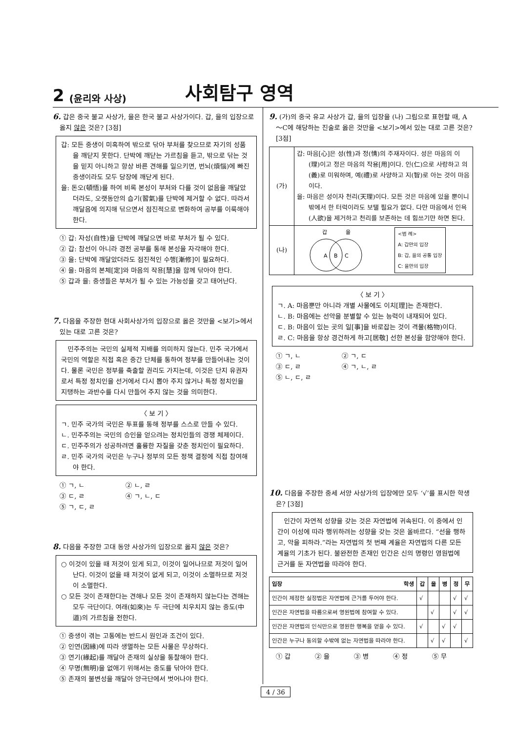2 (윤리와 사상) 사회탐구 영역
6. 갑은 중국 불교 사상가, 을은 한국 불교 사상가이다. 갑, 을의 입장으로 옳지 않은 것은? [3점]
갑: 모든 중생이 미혹하여 밖으로 닦아 부처를 찾으므로 자기의 성품을 깨닫지 못한다. 단박에 깨닫는 가르침을 듣고, 밖으로 닦는 것을 믿지 아니하고 항상 바른 견해를 일으키면, 번뇌(煩惱)에 빠진 중생이라도 모두 당장에 깨닫게 된다.
을: 돈오(頓悟)를 하여 비록 본성이 부처와 다를 것이 없음을 깨달았더라도, 오랫동안의 습기(習氣)를 단박에 제거할 수 없다. 따라서 깨달음에 의지해 닦으면서 점진적으로 변화하여 공부를 이룩해야 한다.
① 갑: 자성(自性)을 단박에 깨달으면 바로 부처가 될 수 있다.
② 갑: 참선이 아니라 경전 공부를 통해 본성을 자각해야 한다.
③ 을: 단박에 깨달았더라도 점진적인 수행[漸修]이 필요하다.
④ 을: 마음의 본체[定]와 마음의 작용[慧]을 함께 닦아야 한다.
⑤ 갑과 을: 중생들은 부처가 될 수 있는 가능성을 갖고 태어난다.
7. 다음을 주장한 현대 사회사상가의 입장으로 옳은 것만을 <보기>에서 있는 대로 고른 것은?
　민주주의는 국민의 실제적 지배를 의미하지 않는다. 민주 국가에서 국민의 역할은 직접 혹은 중간 단체를 통하여 정부를 만들어내는 것이다. 물론 국민은 정부를 축출할 권리도 가지는데, 이것은 단지 유권자로서 특정 정치인을 선거에서 다시 뽑아 주지 않거나 특정 정치인을 지탱하는 과반수를 다시 만들어 주지 않는 것을 의미한다.
〈 보 기 〉
ㄱ. 민주 국가의 국민은 투표를 통해 정부를 스스로 만들 수 있다.
ㄴ. 민주주의는 국민의 승인을 얻으려는 정치인들의 경쟁 체제이다.
ㄷ. 민주주의가 성공하려면 훌륭한 자질을 갖춘 정치인이 필요하다.
ㄹ. 민주 국가의 국민은 누구나 정부의 모든 정책 결정에 직접 참여해야 한다.
① ㄱ, ㄴ ② ㄴ, ㄹ ③ ㄷ, ㄹ ④ ㄱ, ㄴ, ㄷ ⑤ ㄱ, ㄷ, ㄹ
8. 다음을 주장한 고대 동양 사상가의 입장으로 옳지 않은 것은?
○ 이것이 있을 때 저것이 있게 되고, 이것이 일어나므로 저것이 일어난다. 이것이 없을 때 저것이 없게 되고, 이것이 소멸하므로 저것이 소멸한다.
○ 모든 것이 존재한다는 견해나 모든 것이 존재하지 않는다는 견해는 모두 극단이다. 여래(如來)는 두 극단에 치우치지 않는 중도(中道)의 가르침을 전한다.
① 중생이 겪는 고통에는 반드시 원인과 조건이 있다.
② 인연(因緣)에 따라 생멸하는 모든 사물은 무상하다.
③ 연기(緣起)를 깨달아 존재의 실상을 통찰해야 한다.
④ 무명(無明)을 없애기 위해서는 중도를 닦아야 한다.
⑤ 존재의 불변성을 깨달아 양극단에서 벗어나야 한다.
9. (가)의 중국 유교 사상가 갑, 을의 입장을 (나) 그림으로 표현할 때, A～C에 해당하는 진술로 옳은 것만을 <보기>에서 있는 대로 고른 것은? [3점]
| (가) | 갑: 마음[心]은 성(性)과 정(情)의 주재자이다. 성은 마음의 이(理)이고 정은 마음의 작용[用]이다. 인(仁)으로 사랑하고 의(義)로 미워하며, 예(禮)로 사양하고 지(智)로 아는 것이 마음이다. 을: 마음은 성이자 천리(天理)이다. 모든 것은 마음에 있을 뿐이니 밖에서 한 터럭이라도 보탤 필요가 없다. 다만 마음에서 인욕(人欲)을 제거하고 천리를 보존하는 데 힘쓰기만 하면 된다. |
| (나) | 갑 을 A B C <범 례> A: 갑만의 입장 B: 갑, 을의 공통 입장 C: 을만의 입장 |
〈 보 기 〉
ㄱ. A: 마음뿐만 아니라 개별 사물에도 이치[理]는 존재한다.
ㄴ. B: 마음에는 선악을 분별할 수 있는 능력이 내재되어 있다.
ㄷ. B: 마음이 있는 곳의 일[事]을 바로잡는 것이 격물(格物)이다.
ㄹ. C: 마음을 항상 경건하게 하고[居敬] 선한 본성을 함양해야 한다.
① ㄱ, ㄴ ② ㄱ, ㄷ ③ ㄷ, ㄹ ④ ㄱ, ㄴ, ㄹ ⑤ ㄴ, ㄷ, ㄹ
10. 다음을 주장한 중세 서양 사상가의 입장에만 모두 ‘√’를 표시한 학생은? [3점]
　인간이 자연적 성향을 갖는 것은 자연법에 귀속된다. 이 중에서 인간이 이성에 따라 행위하려는 성향을 갖는 것은 올바르다. “선을 행하고, 악을 피하라.”라는 자연법의 첫 번째 계율은 자연법의 다른 모든 계율의 기초가 된다. 불완전한 존재인 인간은 신의 명령인 영원법에 근거를 둔 자연법을 따라야 한다.
| 입장 학생 | 갑 | 을 | 병 | 정 | 무 |
| --- | --- | --- | --- | --- | --- |
| 인간이 제정한 실정법은 자연법에 근거를 두어야 한다. | √ | | | √ | √ |
| 인간은 자연법을 따름으로써 영원법에 참여할 수 있다. | | √ | | √ | √ |
| 인간은 자연법의 인식만으로 영원한 행복을 얻을 수 있다. | √ | | √ | √ | |
| 인간은 누구나 동의할 수밖에 없는 자연법을 따라야 한다. | | √ | √ | | √ |
① 갑 ② 을 ③ 병 ④ 정 ⑤ 무
4 / 36